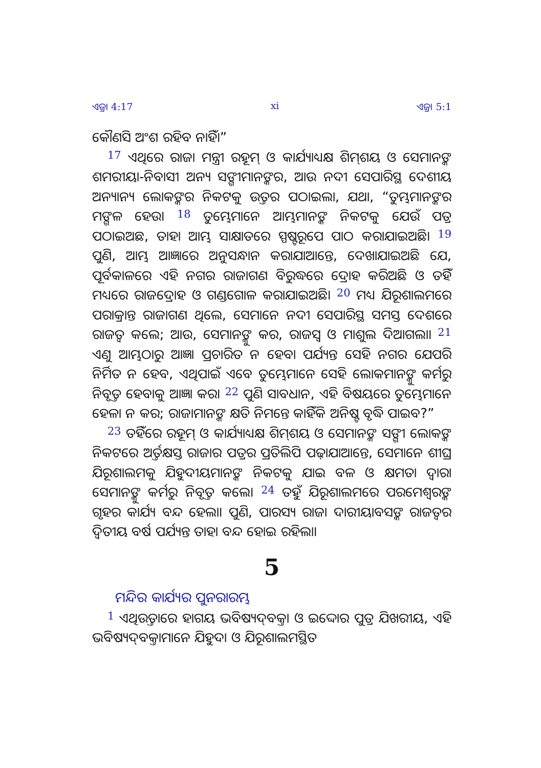ଏଜ୍ରା 4:17 xi ଏଜ୍ରା 5:1
କୌଣସି ଅଂଶ ରହିବ ନାହିଁ।”
<sup>17</sup> ଏଥିରେ ରାଜା ମନ୍ତ୍ରୀ ରହୂମ୍ ଓ କାର୍ଯ୍ୟାଧ୍ୟକ୍ଷ ଶିମ୍‍ଶୟ ଓ ସେମାନଙ୍କ ଶମରୀୟା-ନିବାସୀ ଅନ୍ୟ ସଙ୍ଗୀମାନଙ୍କର, ଆଉ ନଦୀ ସେପାରିସ୍ଥ ଦେଶୀୟ ଅନ୍ୟାନ୍ୟ ଲୋକଙ୍କର ନିକଟକୁ ଉତ୍ତର ପଠାଇଲା, ଯଥା, “ତୁମ୍ଭମାନଙ୍କର ମଙ୍ଗଳ ହେଉ। <sup>18</sup> ତୁମ୍ଭେମାନେ ଆମ୍ଭମାନଙ୍କ ନିକଟକୁ ଯେଉଁ ପତ୍ର ପଠାଇଅଛ, ତାହା ଆମ୍ଭ ସାକ୍ଷାତରେ ସ୍ପଷ୍ଟରୂପେ ପାଠ କରାଯାଇଅଛି। <sup>19</sup> ପୁଣି, ଆମ୍ଭ ଆଜ୍ଞାରେ ଅନୁସନ୍ଧାନ କରାଯାଆନ୍ତେ, ଦେଖାଯାଇଅଛି ଯେ, ପୂର୍ବକାଳରେ ଏହି ନଗର ରାଜାଗଣ ବିରୁଦ୍ଧରେ ଦ୍ରୋହ କରିଅଛି ଓ ତହିଁ ମଧ୍ୟରେ ରାଜଦ୍ରୋହ ଓ ଗଣ୍ଡଗୋଳ କରାଯାଇଅଛି। <sup>20</sup> ମଧ୍ୟ ଯିରୂଶାଲମରେ ପରାକ୍ରାନ୍ତ ରାଜାଗଣ ଥିଲେ, ସେମାନେ ନଦୀ ସେପାରିସ୍ଥ ସମସ୍ତ ଦେଶରେ ରାଜତ୍ୱ କଲେ; ଆଉ, ସେମାନଙ୍କୁ କର, ରାଜସ୍ୱ ଓ ମାଶୁଲ ଦିଆଗଲା। <sup>21</sup> ଏଣୁ ଆମ୍ଭଠାରୁ ଆଜ୍ଞା ପ୍ରଚାରିତ ନ ହେବା ପର୍ଯ୍ୟନ୍ତ ସେହି ନଗର ଯେପରି ନିର୍ମିତ ନ ହେବ, ଏଥିପାଇଁ ଏବେ ତୁମ୍ଭେମାନେ ସେହି ଲୋକମାନଙ୍କୁ କର୍ମରୁ ନିବୃତ୍ତ ହେବାକୁ ଆଜ୍ଞା କର। <sup>22</sup> ପୁଣି ସାବଧାନ, ଏହି ବିଷୟରେ ତୁମ୍ଭେମାନେ ହେଳା ନ କର; ରାଜାମାନଙ୍କ କ୍ଷତି ନିମନ୍ତେ କାହିଁକି ଅନିଷ୍ଟ ବୃଦ୍ଧି ପାଇବ?”
<sup>23</sup> ତହିଁରେ ରହୂମ୍ ଓ କାର୍ଯ୍ୟାଧ୍ୟକ୍ଷ ଶିମ୍‍ଶୟ ଓ ସେମାନଙ୍କ ସଙ୍ଗୀ ଲୋକଙ୍କ ନିକଟରେ ଅର୍ତ୍ତକ୍ଷସ୍ତ ରାଜାର ପତ୍ରର ପ୍ରତିଲିପି ପଢ଼ାଯାଆନ୍ତେ, ସେମାନେ ଶୀଘ୍ର ଯିରୂଶାଲମକୁ ଯିହୁଦୀୟମାନଙ୍କ ନିକଟକୁ ଯାଇ ବଳ ଓ କ୍ଷମତା ଦ୍ୱାରା ସେମାନଙ୍କୁ କର୍ମରୁ ନିବୃତ୍ତ କଲେ। <sup>24</sup> ତହୁଁ ଯିରୂଶାଲମରେ ପରମେଶ୍ୱରଙ୍କ ଗୃହର କାର୍ଯ୍ୟ ବନ୍ଦ ହେଲା। ପୁଣି, ପାରସ୍ୟ ରାଜା ଦାରୀୟାବସଙ୍କ ରାଜତ୍ୱର ଦ୍ୱିତୀୟ ବର୍ଷ ପର୍ଯ୍ୟନ୍ତ ତାହା ବନ୍ଦ ହୋଇ ରହିଲା।
5
ମନ୍ଦିର କାର୍ଯ୍ୟର ପୁନରାରମ୍ଭ
<sup>1</sup> ଏଥିଉତ୍ତାରେ ହାଗୟ ଭବିଷ୍ୟଦ୍‍ବକ୍ତା ଓ ଇଦ୍ଦୋର ପୁତ୍ର ଯିଖରୀୟ, ଏହି ଭବିଷ୍ୟଦ୍‍ବକ୍ତାମାନେ ଯିହୁଦା ଓ ଯିରୂଶାଲମସ୍ଥିତ